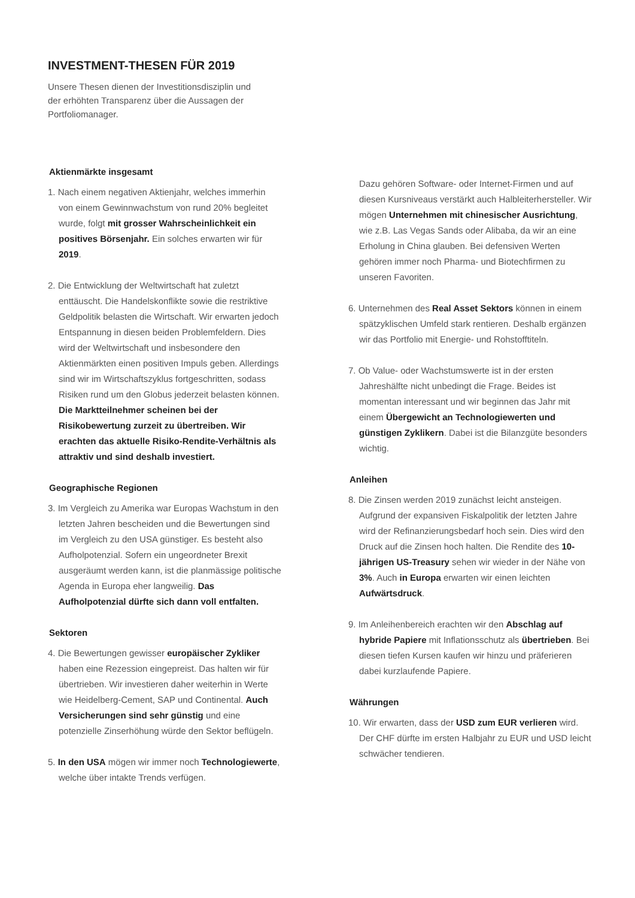INVESTMENT-THESEN FÜR 2019
Unsere Thesen dienen der Investitionsdisziplin und der erhöhten Transparenz über die Aussagen der Portfoliomanager.
Aktienmärkte insgesamt
1. Nach einem negativen Aktienjahr, welches immerhin von einem Gewinnwachstum von rund 20% begleitet wurde, folgt mit grosser Wahrscheinlichkeit ein positives Börsenjahr. Ein solches erwarten wir für 2019.
2. Die Entwicklung der Weltwirtschaft hat zuletzt enttäuscht. Die Handelskonflikte sowie die restriktive Geldpolitik belasten die Wirtschaft. Wir erwarten jedoch Entspannung in diesen beiden Problemfeldern. Dies wird der Weltwirtschaft und insbesondere den Aktienmärkten einen positiven Impuls geben. Allerdings sind wir im Wirtschaftszyklus fortgeschritten, sodass Risiken rund um den Globus jederzeit belasten können. Die Marktteilnehmer scheinen bei der Risikobewertung zurzeit zu übertreiben. Wir erachten das aktuelle Risiko-Rendite-Verhältnis als attraktiv und sind deshalb investiert.
Geographische Regionen
3. Im Vergleich zu Amerika war Europas Wachstum in den letzten Jahren bescheiden und die Bewertungen sind im Vergleich zu den USA günstiger. Es besteht also Aufholpotenzial. Sofern ein ungeordneter Brexit ausgeräumt werden kann, ist die planmässige politische Agenda in Europa eher langweilig. Das Aufholpotenzial dürfte sich dann voll entfalten.
Sektoren
4. Die Bewertungen gewisser europäischer Zykliker haben eine Rezession eingepreist. Das halten wir für übertrieben. Wir investieren daher weiterhin in Werte wie Heidelberg-Cement, SAP und Continental. Auch Versicherungen sind sehr günstig und eine potenzielle Zinserhöhung würde den Sektor beflügeln.
5. In den USA mögen wir immer noch Technologiewerte, welche über intakte Trends verfügen.
Dazu gehören Software- oder Internet-Firmen und auf diesen Kursniveaus verstärkt auch Halbleiterhersteller. Wir mögen Unternehmen mit chinesischer Ausrichtung, wie z.B. Las Vegas Sands oder Alibaba, da wir an eine Erholung in China glauben. Bei defensiven Werten gehören immer noch Pharma- und Biotechfirmen zu unseren Favoriten.
6. Unternehmen des Real Asset Sektors können in einem spätzyklischen Umfeld stark rentieren. Deshalb ergänzen wir das Portfolio mit Energie- und Rohstofftiteln.
7. Ob Value- oder Wachstumswerte ist in der ersten Jahreshälfte nicht unbedingt die Frage. Beides ist momentan interessant und wir beginnen das Jahr mit einem Übergewicht an Technologiewerten und günstigen Zyklikern. Dabei ist die Bilanzgüte besonders wichtig.
Anleihen
8. Die Zinsen werden 2019 zunächst leicht ansteigen. Aufgrund der expansiven Fiskalpolitik der letzten Jahre wird der Refinanzierungsbedarf hoch sein. Dies wird den Druck auf die Zinsen hoch halten. Die Rendite des 10-jährigen US-Treasury sehen wir wieder in der Nähe von 3%. Auch in Europa erwarten wir einen leichten Aufwärtsdruck.
9. Im Anleihenbereich erachten wir den Abschlag auf hybride Papiere mit Inflationsschutz als übertrieben. Bei diesen tiefen Kursen kaufen wir hinzu und präferieren dabei kurzlaufende Papiere.
Währungen
10. Wir erwarten, dass der USD zum EUR verlieren wird. Der CHF dürfte im ersten Halbjahr zu EUR und USD leicht schwächer tendieren.